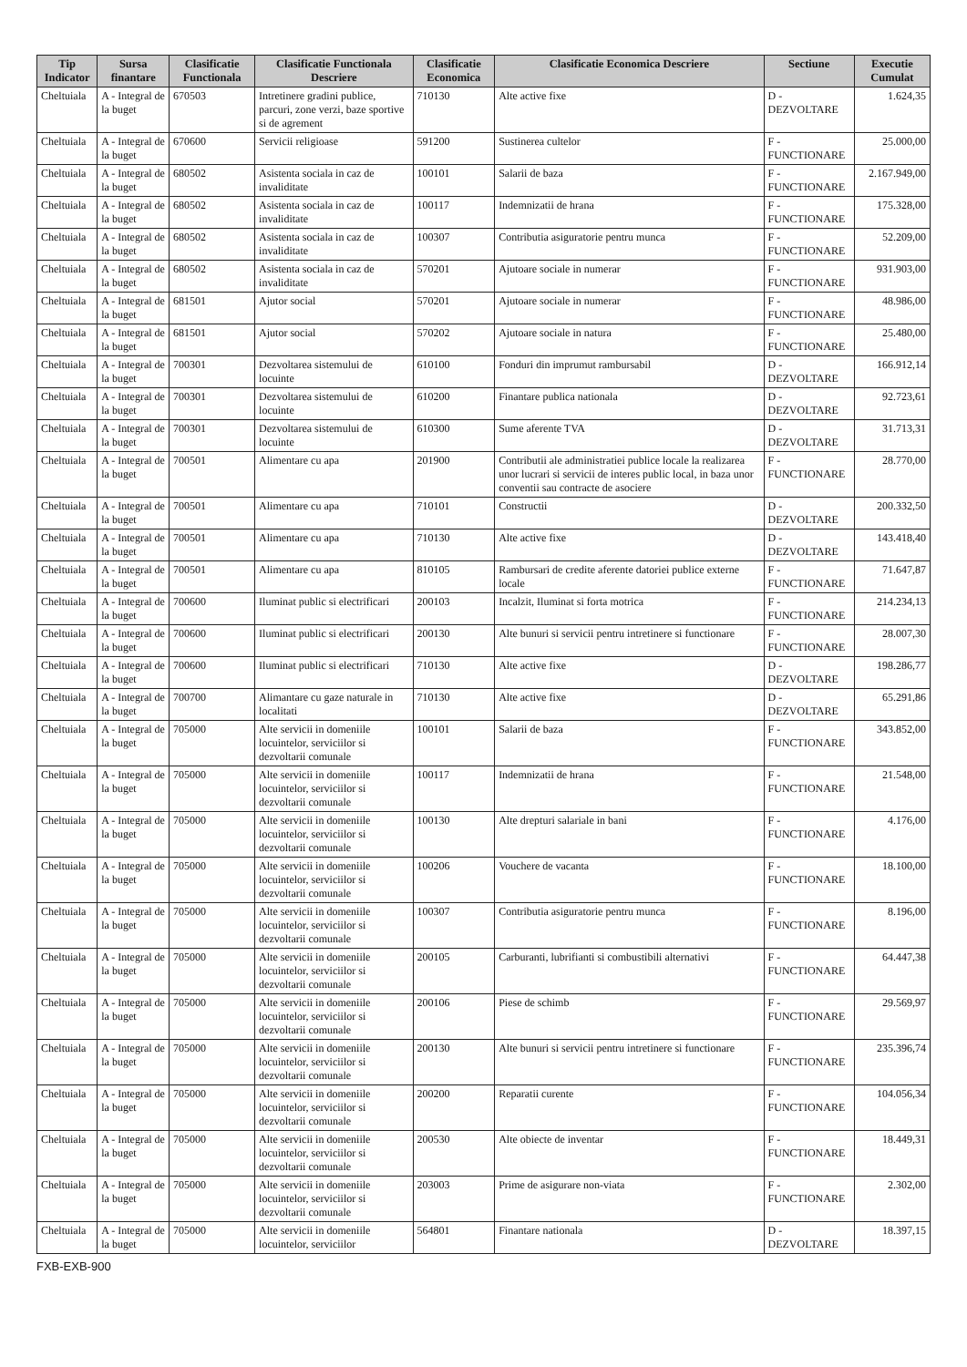| Tip Indicator | Sursa finantare | Clasificatie Functionala | Clasificatie Functionala Descriere | Clasificatie Economica | Clasificatie Economica Descriere | Sectiune | Executie Cumulat |
| --- | --- | --- | --- | --- | --- | --- | --- |
| Cheltuiala | A - Integral de la buget | 670503 | Intretinere gradini publice, parcuri, zone verzi, baze sportive si de agrement | 710130 | Alte active fixe | D - DEZVOLTARE | 1.624,35 |
| Cheltuiala | A - Integral de la buget | 670600 | Servicii religioase | 591200 | Sustinerea cultelor | F - FUNCTIONARE | 25.000,00 |
| Cheltuiala | A - Integral de la buget | 680502 | Asistenta sociala in caz de invaliditate | 100101 | Salarii de baza | F - FUNCTIONARE | 2.167.949,00 |
| Cheltuiala | A - Integral de la buget | 680502 | Asistenta sociala in caz de invaliditate | 100117 | Indemnizatii de hrana | F - FUNCTIONARE | 175.328,00 |
| Cheltuiala | A - Integral de la buget | 680502 | Asistenta sociala in caz de invaliditate | 100307 | Contributia asiguratorie pentru munca | F - FUNCTIONARE | 52.209,00 |
| Cheltuiala | A - Integral de la buget | 680502 | Asistenta sociala in caz de invaliditate | 570201 | Ajutoare sociale in numerar | F - FUNCTIONARE | 931.903,00 |
| Cheltuiala | A - Integral de la buget | 681501 | Ajutor social | 570201 | Ajutoare sociale in numerar | F - FUNCTIONARE | 48.986,00 |
| Cheltuiala | A - Integral de la buget | 681501 | Ajutor social | 570202 | Ajutoare sociale in natura | F - FUNCTIONARE | 25.480,00 |
| Cheltuiala | A - Integral de la buget | 700301 | Dezvoltarea sistemului de locuinte | 610100 | Fonduri din imprumut rambursabil | D - DEZVOLTARE | 166.912,14 |
| Cheltuiala | A - Integral de la buget | 700301 | Dezvoltarea sistemului de locuinte | 610200 | Finantare publica nationala | D - DEZVOLTARE | 92.723,61 |
| Cheltuiala | A - Integral de la buget | 700301 | Dezvoltarea sistemului de locuinte | 610300 | Sume aferente TVA | D - DEZVOLTARE | 31.713,31 |
| Cheltuiala | A - Integral de la buget | 700501 | Alimentare cu apa | 201900 | Contributii ale administratiei publice locale la realizarea unor lucrari si servicii de interes public local, in baza unor conventii sau contracte de asociere | F - FUNCTIONARE | 28.770,00 |
| Cheltuiala | A - Integral de la buget | 700501 | Alimentare cu apa | 710101 | Constructii | D - DEZVOLTARE | 200.332,50 |
| Cheltuiala | A - Integral de la buget | 700501 | Alimentare cu apa | 710130 | Alte active fixe | D - DEZVOLTARE | 143.418,40 |
| Cheltuiala | A - Integral de la buget | 700501 | Alimentare cu apa | 810105 | Rambursari de credite aferente datoriei publice externe locale | F - FUNCTIONARE | 71.647,87 |
| Cheltuiala | A - Integral de la buget | 700600 | Iluminat public si electrificari | 200103 | Incalzit, Iluminat si forta motrica | F - FUNCTIONARE | 214.234,13 |
| Cheltuiala | A - Integral de la buget | 700600 | Iluminat public si electrificari | 200130 | Alte bunuri si servicii pentru intretinere si functionare | F - FUNCTIONARE | 28.007,30 |
| Cheltuiala | A - Integral de la buget | 700600 | Iluminat public si electrificari | 710130 | Alte active fixe | D - DEZVOLTARE | 198.286,77 |
| Cheltuiala | A - Integral de la buget | 700700 | Alimantare cu gaze naturale in localitati | 710130 | Alte active fixe | D - DEZVOLTARE | 65.291,86 |
| Cheltuiala | A - Integral de la buget | 705000 | Alte servicii in domeniile locuintelor, serviciilor si dezvoltarii comunale | 100101 | Salarii de baza | F - FUNCTIONARE | 343.852,00 |
| Cheltuiala | A - Integral de la buget | 705000 | Alte servicii in domeniile locuintelor, serviciilor si dezvoltarii comunale | 100117 | Indemnizatii de hrana | F - FUNCTIONARE | 21.548,00 |
| Cheltuiala | A - Integral de la buget | 705000 | Alte servicii in domeniile locuintelor, serviciilor si dezvoltarii comunale | 100130 | Alte drepturi salariale in bani | F - FUNCTIONARE | 4.176,00 |
| Cheltuiala | A - Integral de la buget | 705000 | Alte servicii in domeniile locuintelor, serviciilor si dezvoltarii comunale | 100206 | Vouchere de vacanta | F - FUNCTIONARE | 18.100,00 |
| Cheltuiala | A - Integral de la buget | 705000 | Alte servicii in domeniile locuintelor, serviciilor si dezvoltarii comunale | 100307 | Contributia asiguratorie pentru munca | F - FUNCTIONARE | 8.196,00 |
| Cheltuiala | A - Integral de la buget | 705000 | Alte servicii in domeniile locuintelor, serviciilor si dezvoltarii comunale | 200105 | Carburanti, lubrifianti si combustibili alternativi | F - FUNCTIONARE | 64.447,38 |
| Cheltuiala | A - Integral de la buget | 705000 | Alte servicii in domeniile locuintelor, serviciilor si dezvoltarii comunale | 200106 | Piese de schimb | F - FUNCTIONARE | 29.569,97 |
| Cheltuiala | A - Integral de la buget | 705000 | Alte servicii in domeniile locuintelor, serviciilor si dezvoltarii comunale | 200130 | Alte bunuri si servicii pentru intretinere si functionare | F - FUNCTIONARE | 235.396,74 |
| Cheltuiala | A - Integral de la buget | 705000 | Alte servicii in domeniile locuintelor, serviciilor si dezvoltarii comunale | 200200 | Reparatii curente | F - FUNCTIONARE | 104.056,34 |
| Cheltuiala | A - Integral de la buget | 705000 | Alte servicii in domeniile locuintelor, serviciilor si dezvoltarii comunale | 200530 | Alte obiecte de inventar | F - FUNCTIONARE | 18.449,31 |
| Cheltuiala | A - Integral de la buget | 705000 | Alte servicii in domeniile locuintelor, serviciilor si dezvoltarii comunale | 203003 | Prime de asigurare non-viata | F - FUNCTIONARE | 2.302,00 |
| Cheltuiala | A - Integral de la buget | 705000 | Alte servicii in domeniile locuintelor, serviciilor | 564801 | Finantare nationala | D - DEZVOLTARE | 18.397,15 |
FXB-EXB-900